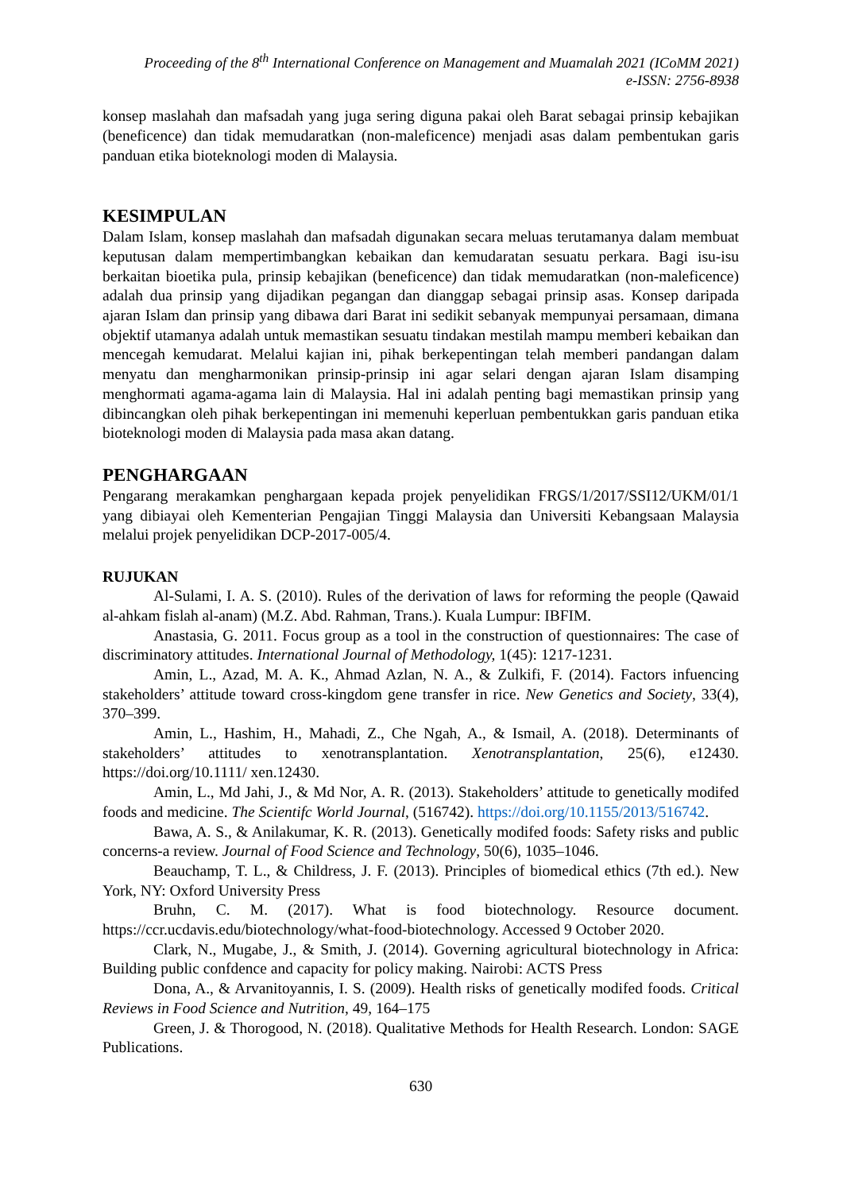Proceeding of the 8<sup>th</sup> International Conference on Management and Muamalah 2021 (ICoMM 2021)
e-ISSN: 2756-8938
konsep maslahah dan mafsadah yang juga sering diguna pakai oleh Barat sebagai prinsip kebajikan (beneficence) dan tidak memudaratkan (non-maleficence) menjadi asas dalam pembentukan garis panduan etika bioteknologi moden di Malaysia.
KESIMPULAN
Dalam Islam, konsep maslahah dan mafsadah digunakan secara meluas terutamanya dalam membuat keputusan dalam mempertimbangkan kebaikan dan kemudaratan sesuatu perkara. Bagi isu-isu berkaitan bioetika pula, prinsip kebajikan (beneficence) dan tidak memudaratkan (non-maleficence) adalah dua prinsip yang dijadikan pegangan dan dianggap sebagai prinsip asas. Konsep daripada ajaran Islam dan prinsip yang dibawa dari Barat ini sedikit sebanyak mempunyai persamaan, dimana objektif utamanya adalah untuk memastikan sesuatu tindakan mestilah mampu memberi kebaikan dan mencegah kemudarat. Melalui kajian ini, pihak berkepentingan telah memberi pandangan dalam menyatu dan mengharmonikan prinsip-prinsip ini agar selari dengan ajaran Islam disamping menghormati agama-agama lain di Malaysia. Hal ini adalah penting bagi memastikan prinsip yang dibincangkan oleh pihak berkepentingan ini memenuhi keperluan pembentukkan garis panduan etika bioteknologi moden di Malaysia pada masa akan datang.
PENGHARGAAN
Pengarang merakamkan penghargaan kepada projek penyelidikan FRGS/1/2017/SSI12/UKM/01/1 yang dibiayai oleh Kementerian Pengajian Tinggi Malaysia dan Universiti Kebangsaan Malaysia melalui projek penyelidikan DCP-2017-005/4.
RUJUKAN
Al-Sulami, I. A. S. (2010). Rules of the derivation of laws for reforming the people (Qawaid al-ahkam fislah al-anam) (M.Z. Abd. Rahman, Trans.). Kuala Lumpur: IBFIM.
Anastasia, G. 2011. Focus group as a tool in the construction of questionnaires: The case of discriminatory attitudes. International Journal of Methodology, 1(45): 1217-1231.
Amin, L., Azad, M. A. K., Ahmad Azlan, N. A., & Zulkifi, F. (2014). Factors infuencing stakeholders’ attitude toward cross-kingdom gene transfer in rice. New Genetics and Society, 33(4), 370–399.
Amin, L., Hashim, H., Mahadi, Z., Che Ngah, A., & Ismail, A. (2018). Determinants of stakeholders’ attitudes to xenotransplantation. Xenotransplantation, 25(6), e12430. https://doi.org/10.1111/ xen.12430.
Amin, L., Md Jahi, J., & Md Nor, A. R. (2013). Stakeholders’ attitude to genetically modifed foods and medicine. The Scientifc World Journal, (516742). https://doi.org/10.1155/2013/516742.
Bawa, A. S., & Anilakumar, K. R. (2013). Genetically modifed foods: Safety risks and public concerns-a review. Journal of Food Science and Technology, 50(6), 1035–1046.
Beauchamp, T. L., & Childress, J. F. (2013). Principles of biomedical ethics (7th ed.). New York, NY: Oxford University Press
Bruhn, C. M. (2017). What is food biotechnology. Resource document. https://ccr.ucdavis.edu/biotechnology/what-food-biotechnology. Accessed 9 October 2020.
Clark, N., Mugabe, J., & Smith, J. (2014). Governing agricultural biotechnology in Africa: Building public confdence and capacity for policy making. Nairobi: ACTS Press
Dona, A., & Arvanitoyannis, I. S. (2009). Health risks of genetically modifed foods. Critical Reviews in Food Science and Nutrition, 49, 164–175
Green, J. & Thorogood, N. (2018). Qualitative Methods for Health Research. London: SAGE Publications.
630